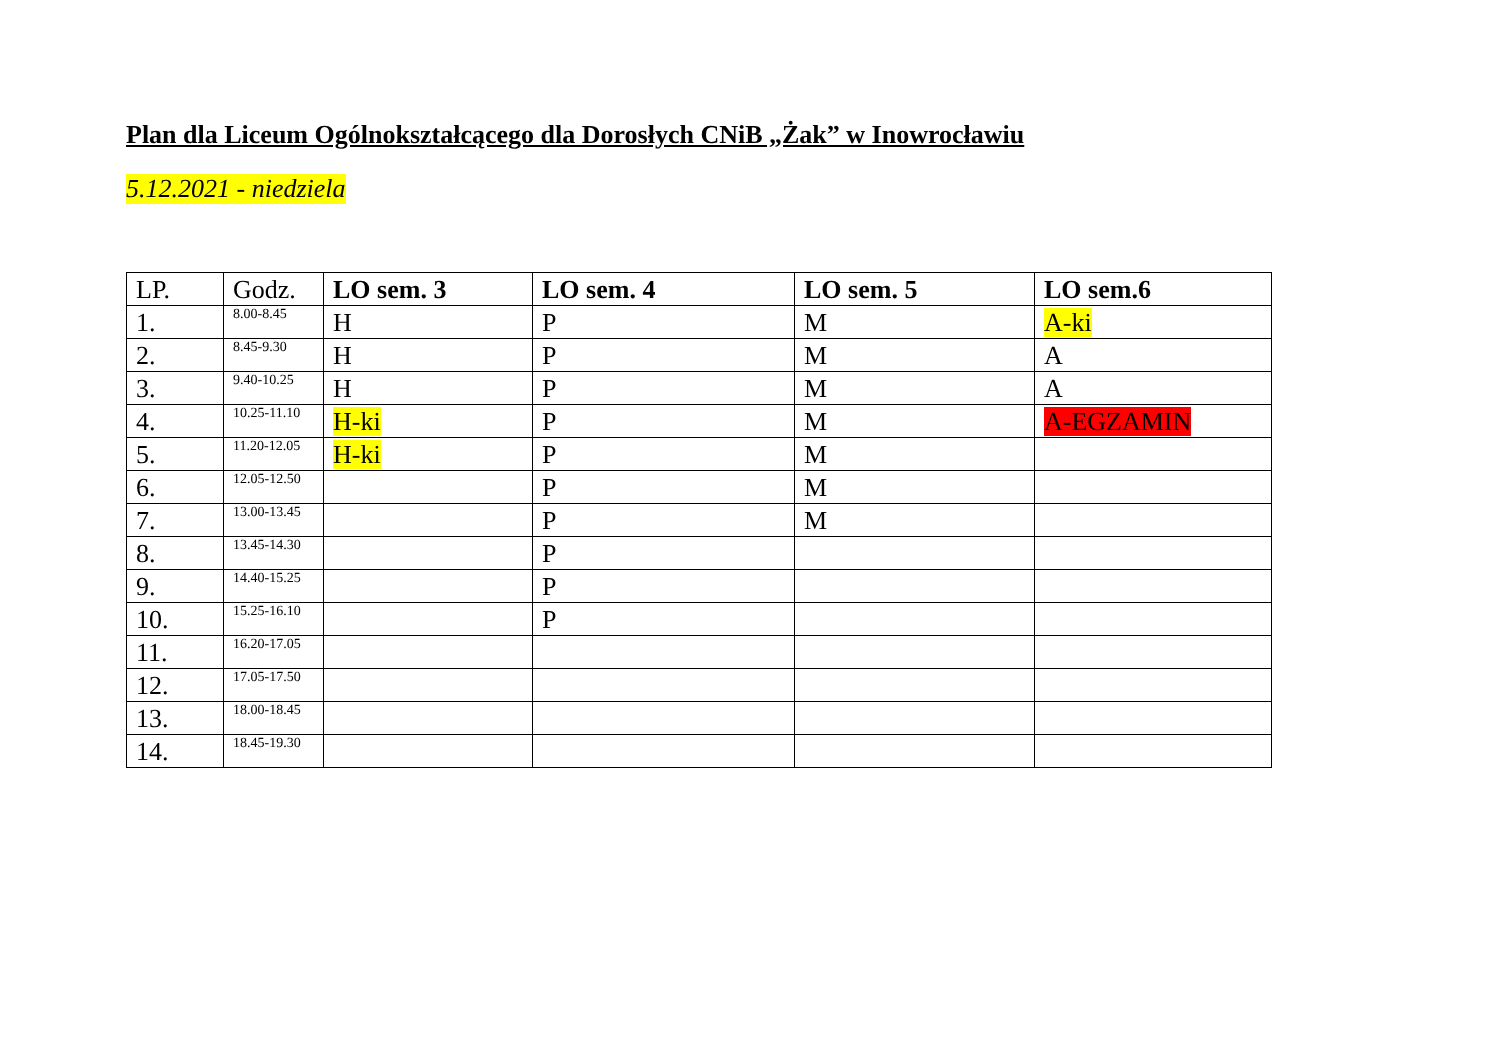Plan dla Liceum Ogólnokształcącego dla Dorosłych CNiB „Żak” w Inowrocławiu
5.12.2021 - niedziela
| LP. | Godz. | LO sem. 3 | LO sem. 4 | LO sem. 5 | LO sem.6 |
| --- | --- | --- | --- | --- | --- |
| 1. | 8.00-8.45 | H | P | M | A-ki |
| 2. | 8.45-9.30 | H | P | M | A |
| 3. | 9.40-10.25 | H | P | M | A |
| 4. | 10.25-11.10 | H-ki | P | M | A-EGZAMIN |
| 5. | 11.20-12.05 | H-ki | P | M | |
| 6. | 12.05-12.50 | | P | M | |
| 7. | 13.00-13.45 | | P | M | |
| 8. | 13.45-14.30 | | P | | |
| 9. | 14.40-15.25 | | P | | |
| 10. | 15.25-16.10 | | P | | |
| 11. | 16.20-17.05 | | | | |
| 12. | 17.05-17.50 | | | | |
| 13. | 18.00-18.45 | | | | |
| 14. | 18.45-19.30 | | | | |